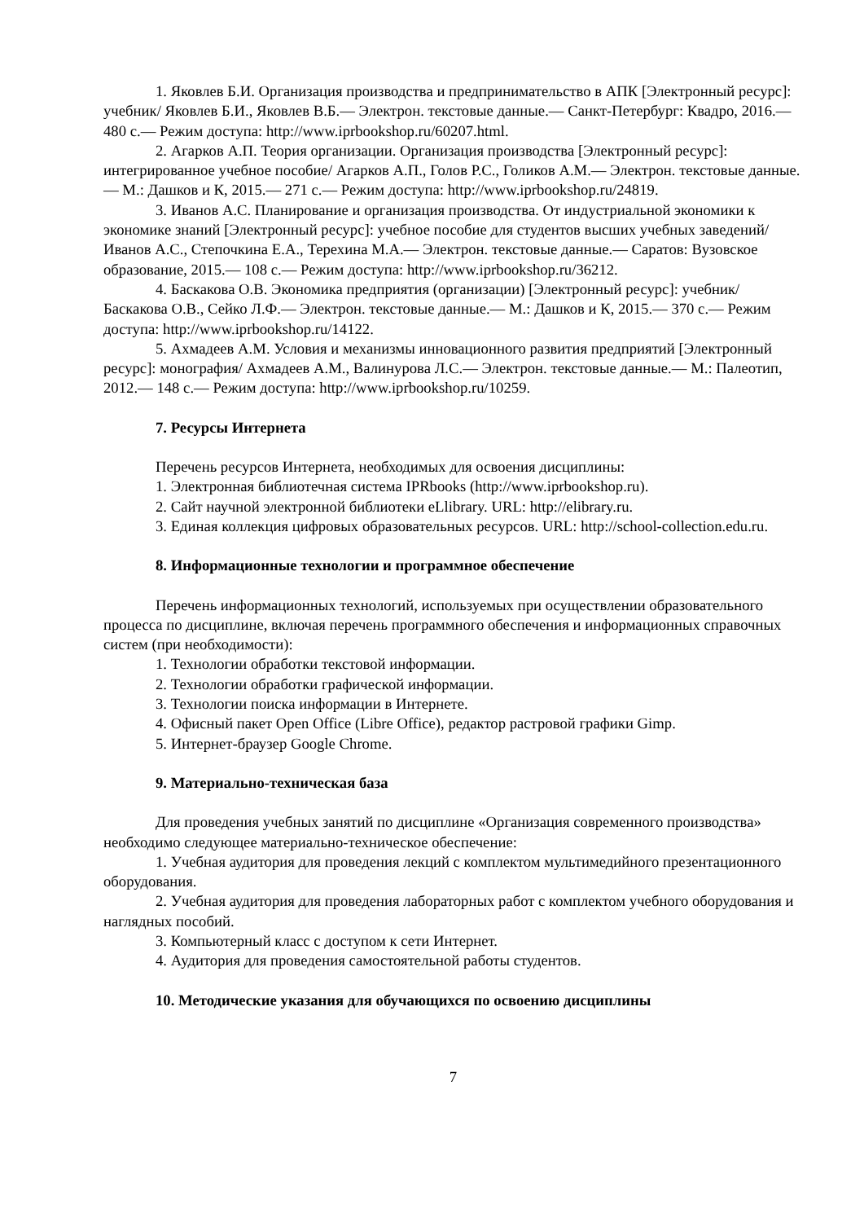1. Яковлев Б.И. Организация производства и предпринимательство в АПК [Электронный ресурс]: учебник/ Яковлев Б.И., Яковлев В.Б.— Электрон. текстовые данные.— Санкт-Петербург: Квадро, 2016.— 480 с.— Режим доступа: http://www.iprbookshop.ru/60207.html.
2. Агарков А.П. Теория организации. Организация производства [Электронный ресурс]: интегрированное учебное пособие/ Агарков А.П., Голов Р.С., Голиков А.М.— Электрон. текстовые данные.— М.: Дашков и К, 2015.— 271 с.— Режим доступа: http://www.iprbookshop.ru/24819.
3. Иванов А.С. Планирование и организация производства. От индустриальной экономики к экономике знаний [Электронный ресурс]: учебное пособие для студентов высших учебных заведений/ Иванов А.С., Степочкина Е.А., Терехина М.А.— Электрон. текстовые данные.— Саратов: Вузовское образование, 2015.— 108 с.— Режим доступа: http://www.iprbookshop.ru/36212.
4. Баскакова О.В. Экономика предприятия (организации) [Электронный ресурс]: учебник/ Баскакова О.В., Сейко Л.Ф.— Электрон. текстовые данные.— М.: Дашков и К, 2015.— 370 с.— Режим доступа: http://www.iprbookshop.ru/14122.
5. Ахмадеев А.М. Условия и механизмы инновационного развития предприятий [Электронный ресурс]: монография/ Ахмадеев А.М., Валинурова Л.С.— Электрон. текстовые данные.— М.: Палеотип, 2012.— 148 с.— Режим доступа: http://www.iprbookshop.ru/10259.
7. Ресурсы Интернета
Перечень ресурсов Интернета, необходимых для освоения дисциплины:
1. Электронная библиотечная система IPRbooks (http://www.iprbookshop.ru).
2. Сайт научной электронной библиотеки eLlibrary. URL: http://elibrary.ru.
3. Единая коллекция цифровых образовательных ресурсов. URL: http://school-collection.edu.ru.
8. Информационные технологии и программное обеспечение
Перечень информационных технологий, используемых при осуществлении образовательного процесса по дисциплине, включая перечень программного обеспечения и информационных справочных систем (при необходимости):
1. Технологии обработки текстовой информации.
2. Технологии обработки графической информации.
3. Технологии поиска информации в Интернете.
4. Офисный пакет Open Office (Libre Office), редактор растровой графики Gimp.
5. Интернет-браузер Google Chrome.
9. Материально-техническая база
Для проведения учебных занятий по дисциплине «Организация современного производства» необходимо следующее материально-техническое обеспечение:
1. Учебная аудитория для проведения лекций с комплектом мультимедийного презентационного оборудования.
2. Учебная аудитория для проведения лабораторных работ с комплектом учебного оборудования и наглядных пособий.
3. Компьютерный класс с доступом к сети Интернет.
4. Аудитория для проведения самостоятельной работы студентов.
10. Методические указания для обучающихся по освоению дисциплины
7